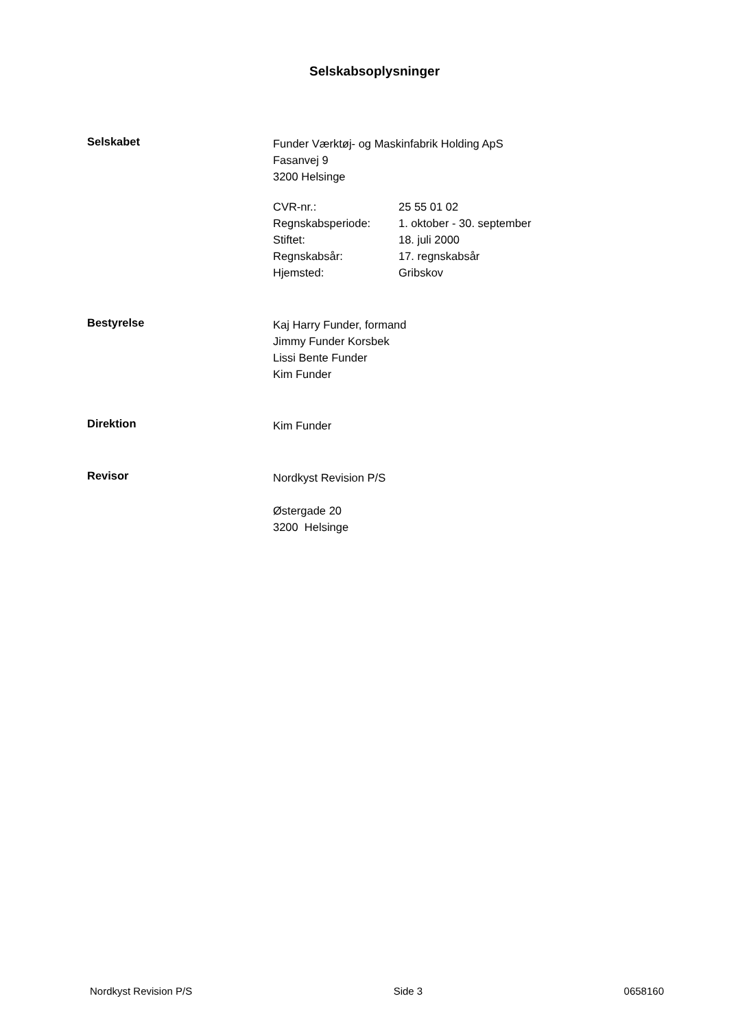Selskabsoplysninger
Selskabet
Funder Værktøj- og Maskinfabrik Holding ApS
Fasanvej 9
3200 Helsinge
CVR-nr.: 25 55 01 02
Regnskabsperiode: 1. oktober - 30. september
Stiftet: 18. juli 2000
Regnskabsår: 17. regnskabsår
Hjemsted: Gribskov
Bestyrelse
Kaj Harry Funder, formand
Jimmy Funder Korsbek
Lissi Bente Funder
Kim Funder
Direktion
Kim Funder
Revisor
Nordkyst Revision P/S
Østergade 20
3200 Helsinge
Nordkyst Revision P/S Side 3 0658160